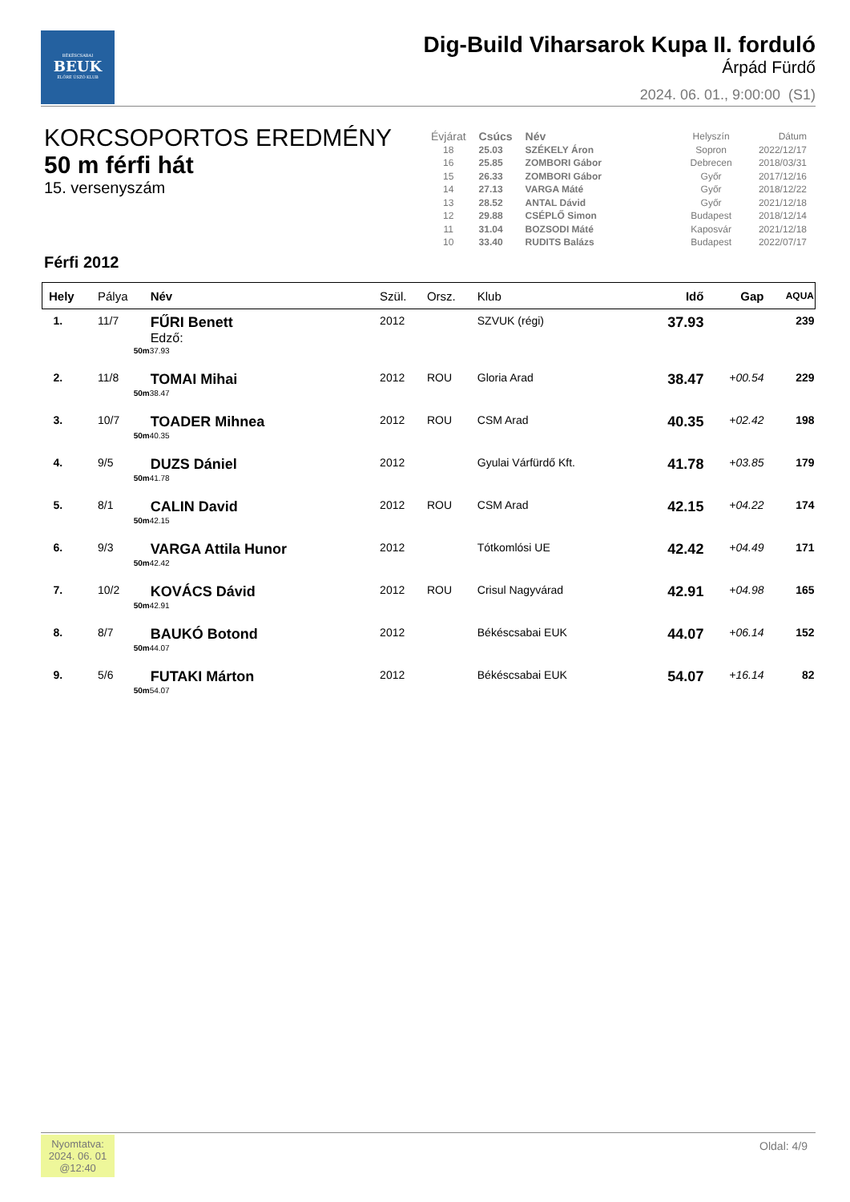BÉKÉSCSABAI
BEUK
ELŐRE ÚSZÓ KLUB
Dig-Build Viharsarok Kupa II. forduló
Árpád Fürdő
2024. 06. 01., 9:00:00 (S1)
KORCSOPORTOS EREDMÉNY
50 m férfi hát
15. versenyszám
Férfi 2012
| Évjárat | Csúcs | Név | Helyszín | Dátum |
| --- | --- | --- | --- | --- |
| 18 | 25.03 | SZÉKELY Áron | Sopron | 2022/12/17 |
| 16 | 25.85 | ZOMBORI Gábor | Debrecen | 2018/03/31 |
| 15 | 26.33 | ZOMBORI Gábor | Győr | 2017/12/16 |
| 14 | 27.13 | VARGA Máté | Győr | 2018/12/22 |
| 13 | 28.52 | ANTAL Dávid | Győr | 2021/12/18 |
| 12 | 29.88 | CSÉPLŐ Simon | Budapest | 2018/12/14 |
| 11 | 31.04 | BOZSODI Máté | Kaposvár | 2021/12/18 |
| 10 | 33.40 | RUDITS Balázs | Budapest | 2022/07/17 |
| Hely | Pálya | Név | Szül. | Orsz. | Klub | Idő | Gap | AQUA |
| --- | --- | --- | --- | --- | --- | --- | --- | --- |
| 1. | 11/7 | FŰRI Benett Edző: | 2012 | | SZVUK (régi) | 37.93 | | 239 |
| | 50m | 37.93 | | | | | | |
| 2. | 11/8 | TOMAI Mihai | 2012 | ROU | Gloria Arad | 38.47 | +00.54 | 229 |
| | 50m | 38.47 | | | | | | |
| 3. | 10/7 | TOADER Mihnea | 2012 | ROU | CSM Arad | 40.35 | +02.42 | 198 |
| | 50m | 40.35 | | | | | | |
| 4. | 9/5 | DUZS Dániel | 2012 | | Gyulai Várfürdő Kft. | 41.78 | +03.85 | 179 |
| | 50m | 41.78 | | | | | | |
| 5. | 8/1 | CALIN David | 2012 | ROU | CSM Arad | 42.15 | +04.22 | 174 |
| | 50m | 42.15 | | | | | | |
| 6. | 9/3 | VARGA Attila Hunor | 2012 | | Tótkomlósi UE | 42.42 | +04.49 | 171 |
| | 50m | 42.42 | | | | | | |
| 7. | 10/2 | KOVÁCS Dávid | 2012 | ROU | Crisul Nagyvárad | 42.91 | +04.98 | 165 |
| | 50m | 42.91 | | | | | | |
| 8. | 8/7 | BAUKÓ Botond | 2012 | | Békéscsabai EUK | 44.07 | +06.14 | 152 |
| | 50m | 44.07 | | | | | | |
| 9. | 5/6 | FUTAKI Márton | 2012 | | Békéscsabai EUK | 54.07 | +16.14 | 82 |
| | 50m | 54.07 | | | | | | |
Oldal: 4/9
Nyomtatva:
2024. 06. 01
@12:40